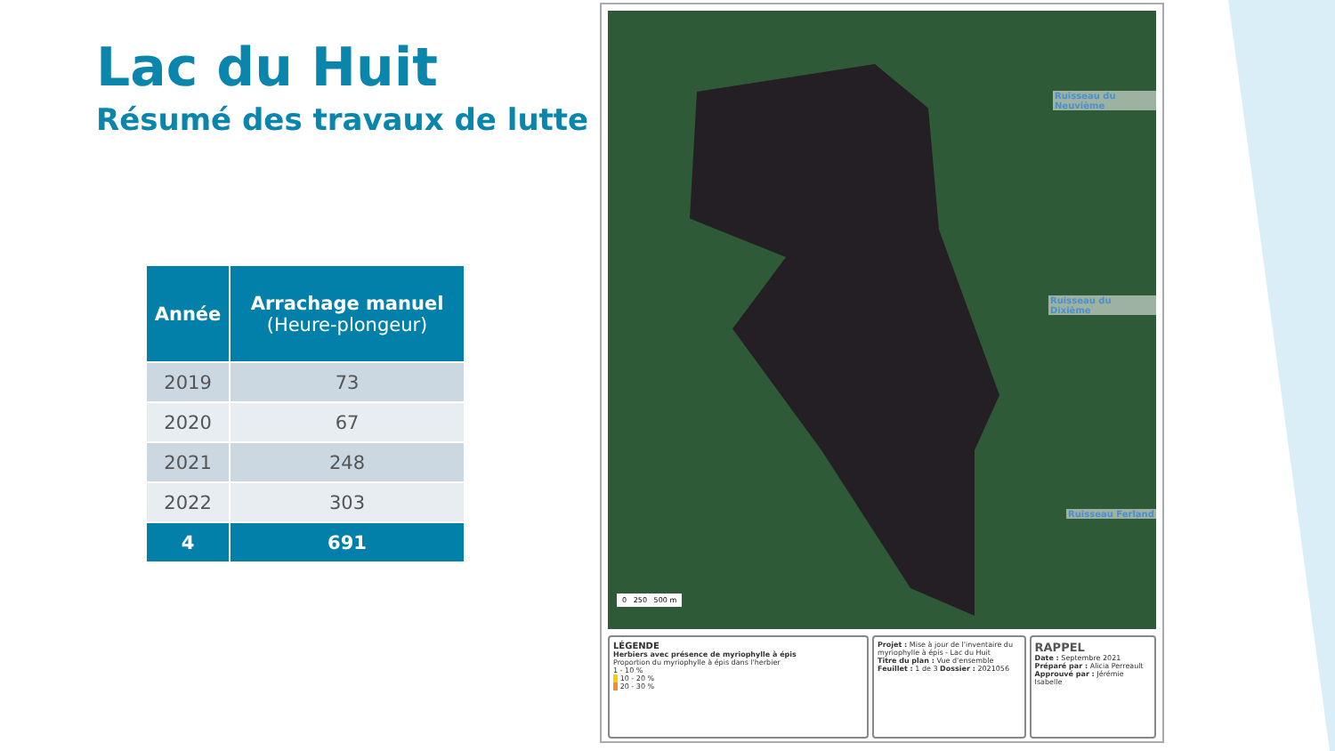Lac du Huit
Résumé des travaux de lutte
| Année | Arrachage manuel (Heure-plongeur) |
| --- | --- |
| 2019 | 73 |
| 2020 | 67 |
| 2021 | 248 |
| 2022 | 303 |
| 4 | 691 |
Ruisseau du Neuvième
Ruisseau du Dixième
Ruisseau Ferland
0 250 500 m
LÉGENDE
Herbiers avec présence de myriophylle à épis
Proportion du myriophylle à épis dans l'herbier
1 - 10 %
10 - 20 %
20 - 30 %
Projet : Mise à jour de l'inventaire du myriophylle à épis - Lac du Huit
Titre du plan : Vue d'ensemble
Feuillet : 1 de 3 Dossier : 2021056
RAPPEL
Date : Septembre 2021
Préparé par : Alicia Perreault
Approuvé par : Jérémie Isabelle